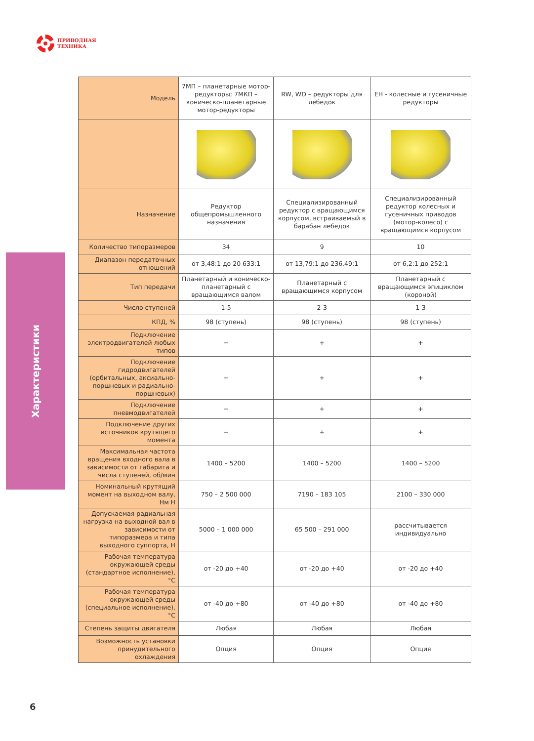ПРИВОДНАЯ
ТЕХНИКА
Характеристики
| Модель | 7МП – планетарные мотор-редукторы; 7МКП – коническо-планетарные мотор-редукторы | RW, WD – редукторы для лебедок | EH - колесные и гусеничные редукторы |
| Назначение | Редуктор общепромышленного назначения | Специализированный редуктор с вращающимся корпусом, встраиваемый в барабан лебедок | Специализированный редуктор колесных и гусеничных приводов (мотор-колесо) с вращающимся корпусом |
| Количество типоразмеров | 34 | 9 | 10 |
| Диапазон передаточных отношений | от 3,48:1 до 20 633:1 | от 13,79:1 до 236,49:1 | от 6,2:1 до 252:1 |
| Тип передачи | Планетарный и коническо-планетарный с вращающимся валом | Планетарный с вращающимся корпусом | Планетарный с вращающимся эпициклом (короной) |
| Число ступеней | 1-5 | 2-3 | 1-3 |
| КПД, % | 98 (ступень) | 98 (ступень) | 98 (ступень) |
| Подключение электродвигателей любых типов | + | + | + |
| Подключение гидродвигателей (орбитальных, аксиально-поршневых и радиально-поршневых) | + | + | + |
| Подключение пневмодвигателей | + | + | + |
| Подключение других источников крутящего момента | + | + | + |
| Максимальная частота вращения входного вала в зависимости от габарита и числа ступеней, об/мин | 1400 – 5200 | 1400 – 5200 | 1400 – 5200 |
| Номинальный крутящий момент на выходном валу, Нм Н | 750 – 2 500 000 | 7190 – 183 105 | 2100 – 330 000 |
| Допускаемая радиальная нагрузка на выходной вал в зависимости от типоразмера и типа выходного суппорта, Н | 5000 – 1 000 000 | 65 500 – 291 000 | рассчитывается индивидуально |
| Рабочая температура окружающей среды (стандартное исполнение), °C | от -20 до +40 | от -20 до +40 | от -20 до +40 |
| Рабочая температура окружающей среды (специальное исполнение), °C | от -40 до +80 | от -40 до +80 | от -40 до +80 |
| Степень защиты двигателя | Любая | Любая | Любая |
| Возможность установки принудительного охлаждения | Опция | Опция | Опция |
6